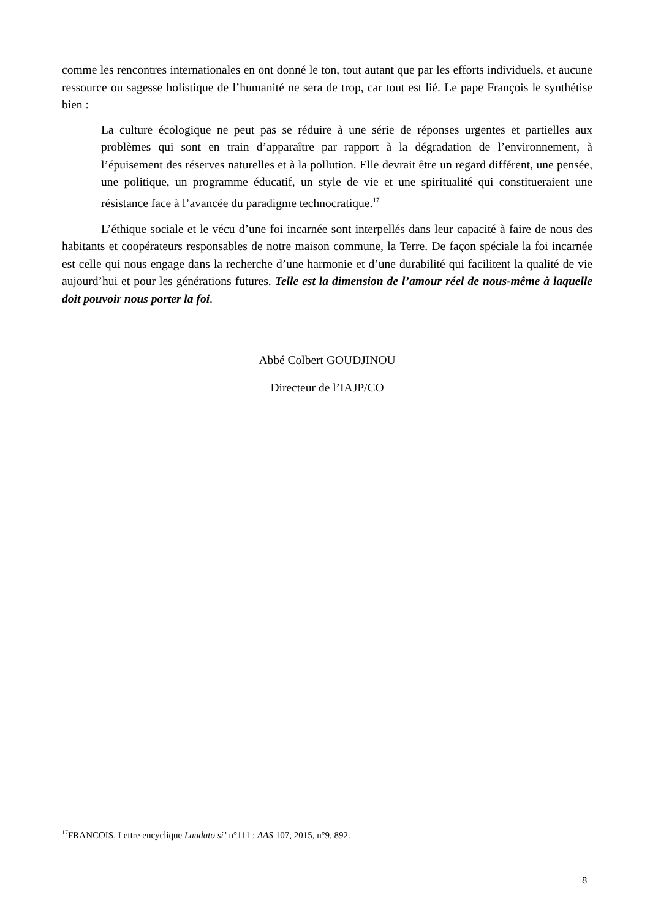comme les rencontres internationales en ont donné le ton, tout autant que par les efforts individuels, et aucune ressource ou sagesse holistique de l’humanité ne sera de trop, car tout est lié. Le pape François le synthétise bien :
La culture écologique ne peut pas se réduire à une série de réponses urgentes et partielles aux problèmes qui sont en train d’apparaître par rapport à la dégradation de l’environnement, à l’épuisement des réserves naturelles et à la pollution. Elle devrait être un regard différent, une pensée, une politique, un programme éducatif, un style de vie et une spiritualité qui constitueraient une résistance face à l’avancée du paradigme technocratique.<sup>17</sup>
L’éthique sociale et le vécu d’une foi incarnée sont interpellés dans leur capacité à faire de nous des habitants et coopérateurs responsables de notre maison commune, la Terre. De façon spéciale la foi incarnée est celle qui nous engage dans la recherche d’une harmonie et d’une durabilité qui facilitent la qualité de vie aujourd’hui et pour les générations futures. Telle est la dimension de l’amour réel de nous-même à laquelle doit pouvoir nous porter la foi.
Abbé Colbert GOUDJINOU
Directeur de l’IAJP/CO
<sup>17</sup>FRANCOIS, Lettre encyclique Laudato si’ n°111 : AAS 107, 2015, n°9, 892.
8